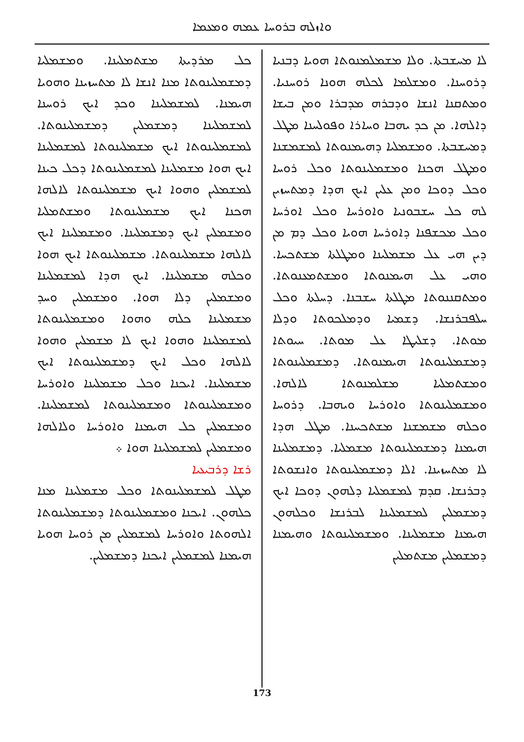ܘܐܙܠܗ ܒܪܘܚܐ ܥܡܗ ܘܡܥܡܐ
ܠܐ ܡܚܫܒܬܐ. ܘܠܐ ܡܫܡܠܡܢܘܬܐ ܗܘܝܐ ܕܒܢܝܐ ܕܪܘܚܢܐ. ܘܡܫܠܡܐ ܠܟܠܗ ܗܘܢܐ ܪܘܚܢܝܐ. ܘܡܬܩܢܐ ܐܢܫܐ ܘܕܒܪܗ ܡܕܒܪܐ ܘܡܢ ܒܝܫܐ ܕܐܠܗܐ. ܡܢ ܟܕ ܝܗܒܐ ܘܚܐܪܐ ܘܦܘܠܚܢܐ ܡܛܠ ܕܡܚܫܒܬܐ. ܘܡܫܡܠܝܐ ܕܗܝܡܢܘܬܐ ܠܡܫܡܫܢܐ ܘܡܛܠ ܗܟܢܐ ܘܡܫܡܠܝܢܘܬܐ ܘܟܠ ܪܘܚܐ ܘܟܠ ܕܘܟܐ ܘܡܢ ܥܠܝܢ ܐܝܟ ܗܕܐ ܕܡܬܚܙܝܢ ܠܗ ܟܠ ܚܫܒܘܢܝܐ ܘܐܘܪܚܐ ܘܟܠ ܐܘܪܚܐ ܘܟܠ ܡܟܫܦܢܐ ܕܐܘܪܚܐ ܗܘܝܐ ܘܟܠ ܕܡ ܡܢ ܕܝܢ ܗܝ ܥܠ ܡܫܡܠܝܢܐ ܘܡܛܠܬܐ ܡܫܬܟܚܐ. ܘܗܝ ܥܠ ܗܝܡܢܘܬܐ ܘܡܫܬܡܥܢܘܬܐ. ܘܡܬܩܢܢܘܬܐ ܡܛܠܬܐ ܚܫܒܢܐ. ܕܚܠܬܐ ܘܟܠ ܚܠܦܒܪܢܫܐ. ܕܫܡܝܐ ܘܕܡܠܟܘܬܐ ܘܕܠܐ ܡܘܬܐ. ܕܫܠܝܛܐ ܥܠ ܡܘܬܐ. ܚܝܘܬܐ ܕܡܫܡܠܝܢܘܬܐ ܗܝܡܢܘܬܐ. ܕܡܫܡܠܝܢܘܬܐ ܘܡܫܬܡܠܝܐ ܡܫܠܡܢܘܬܐ ܠܐܠܗܐ. ܘܡܫܡܠܝܢܘܬܐ ܘܐܘܪܚܐ ܘܝܗܒܐ. ܕܪܘܚܐ ܘܟܠܗ ܡܫܡܫܢܐ ܡܫܬܟܚܢܐ. ܡܛܠ ܗܕܐ ܗܝܡܢܐ ܕܡܫܡܠܝܢܘܬܐ ܡܫܡܠܝܐ. ܕܡܫܡܠܝܢܐ ܠܐ ܡܬܚܙܝܢܐ. ܐܠܐ ܕܡܫܡܠܝܢܘܬܐ ܘܐܢܫܘܬܐ ܕܒܪܢܫܐ. ܩܕܡ ܠܡܫܡܠܝܐ ܕܠܗܘܢ ܕܘܟܐ ܐܝܟ ܕܡܫܡܠܝܢ ܠܡܫܡܠܝܢܐ ܠܒܪܢܫܐ ܘܟܠܗܘܢ ܗܝܡܢܐ ܡܫܡܠܝܢܐ. ܘܡܫܡܠܝܢܘܬܐ ܘܗܝܡܢܐ ܕܡܫܡܠܝܢ ܡܫܬܡܠܝܢ
ܟܠ ܡܪܕܝܬܐ ܡܫܬܡܠܝܢܐ. ܘܡܫܡܠܝܐ ܕܡܫܡܠܝܢܘܬܐ ܡܢܐ ܐܢܫܐ ܠܐ ܡܬܚܙܝܢܐ ܘܗܘܝܐ ܗܝܡܢܐ. ܠܡܫܡܠܝܢܐ ܘܟܕ ܐܝܟ ܪܘܚܢܐ ܠܡܫܡܠܝܢܐ ܕܡܫܡܠܝܢ ܕܡܫܡܠܝܢܘܬܐ. ܠܡܫܡܠܝܢܘܬܐ ܐܝܟ ܡܫܡܠܝܢܘܬܐ ܠܡܫܡܠܝܢܐ ܐܝܟ ܗܘܐ ܡܫܡܠܝܢܐ ܠܡܫܡܠܝܢܘܬܐ ܕܟܠ ܟܝܢܐ ܠܡܫܡܠܝܢ ܘܗܘܐ ܐܝܟ ܡܫܡܠܝܢܘܬܐ ܠܐܠܗܐ ܗܟܢܐ ܐܝܟ ܡܫܡܠܝܢܘܬܐ ܘܡܫܬܡܠܝܐ ܘܡܫܡܠܝܢ ܐܝܟ ܕܡܫܡܠܝܢܐ. ܘܡܫܡܠܝܢܐ ܐܝܟ ܠܐܠܗܐ ܡܫܡܠܝܢܘܬܐ. ܡܫܡܠܝܢܘܬܐ ܐܝܟ ܗܘܐ ܘܟܠܗ ܡܫܡܠܝܢܐ. ܐܝܟ ܗܕܐ ܠܡܫܡܠܝܢܐ ܘܡܫܡܠܝܢ ܕܠܐ ܗܘܐ. ܘܡܫܡܠܝܢ ܘܚܕ ܡܫܡܠܝܢܐ ܟܠܗ ܘܗܘܐ ܘܡܫܡܠܝܢܘܬܐ ܠܡܫܡܠܝܢܐ ܘܗܘܐ ܐܝܟ ܠܐ ܡܫܡܠܝܢ ܘܗܘܐ ܠܐܠܗܐ ܘܟܠ ܐܝܟ ܕܡܫܡܠܝܢܘܬܐ ܐܝܟ ܡܫܡܠܝܢܐ. ܐܝܟܢܐ ܘܟܠ ܡܫܡܠܝܢܐ ܘܐܘܪܚܐ ܘܡܫܡܠܝܢܘܬܐ ܘܡܫܡܠܝܢܘܬܐ ܠܡܫܡܠܝܢܐ. ܘܡܫܡܠܝܢ ܟܠ ܗܝܡܢܐ ܘܐܘܪܚܐ ܘܠܐܠܗܐ ܘܡܫܡܠܝܢ ܠܡܫܡܠܝܢܐ ܗܘܐ ܀
ܪܫܐ ܕܪܒܝܥܝܐ
ܡܛܠ ܠܡܫܡܠܝܢܘܬܐ ܘܟܠ ܡܫܡܠܝܢܐ ܡܢܐ ܟܠܗܘܢ. ܐܝܟܢܐ ܘܡܫܡܠܝܢܘܬܐ ܕܡܫܡܠܝܢܘܬܐ ܐܠܗܘܬܐ ܘܐܘܪܚܐ ܠܡܫܡܠܝܢ ܡܢ ܪܘܚܐ ܗܘܝܐ ܗܝܡܢܐ ܠܡܫܡܠܝܢ ܐܝܟܢܐ ܕܡܫܡܠܝܢ.
173